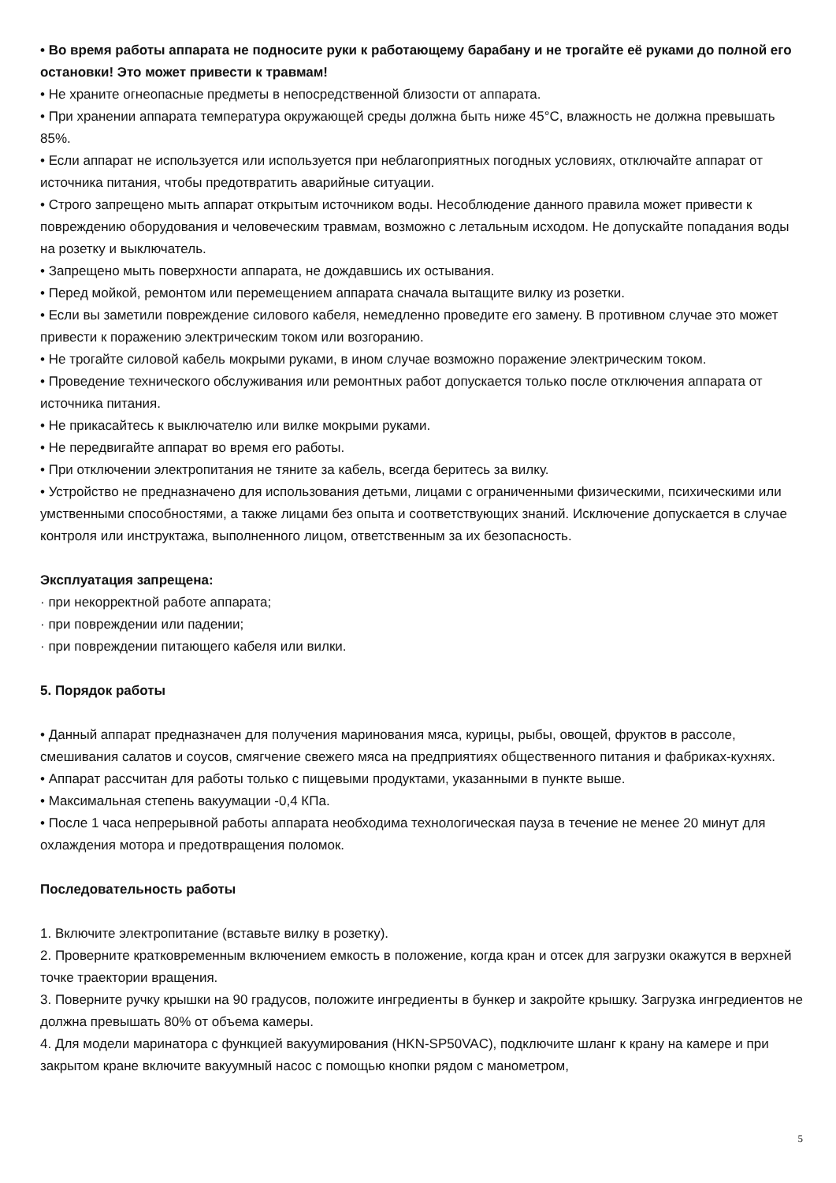• Во время работы аппарата не подносите руки к работающему барабану и не трогайте её руками до полной его остановки! Это может привести к травмам!
• Не храните огнеопасные предметы в непосредственной близости от аппарата.
• При хранении аппарата температура окружающей среды должна быть ниже 45°С, влажность не должна превышать 85%.
• Если аппарат не используется или используется при неблагоприятных погодных условиях, отключайте аппарат от источника питания, чтобы предотвратить аварийные ситуации.
• Строго запрещено мыть аппарат открытым источником воды. Несоблюдение данного правила может привести к повреждению оборудования и человеческим травмам, возможно с летальным исходом. Не допускайте попадания воды на розетку и выключатель.
• Запрещено мыть поверхности аппарата, не дождавшись их остывания.
• Перед мойкой, ремонтом или перемещением аппарата сначала вытащите вилку из розетки.
• Если вы заметили повреждение силового кабеля, немедленно проведите его замену. В противном случае это может привести к поражению электрическим током или возгоранию.
• Не трогайте силовой кабель мокрыми руками, в ином случае возможно поражение электрическим током.
• Проведение технического обслуживания или ремонтных работ допускается только после отключения аппарата от источника питания.
• Не прикасайтесь к выключателю или вилке мокрыми руками.
• Не передвигайте аппарат во время его работы.
• При отключении электропитания не тяните за кабель, всегда беритесь за вилку.
• Устройство не предназначено для использования детьми, лицами с ограниченными физическими, психическими или умственными способностями, а также лицами без опыта и соответствующих знаний. Исключение допускается в случае контроля или инструктажа, выполненного лицом, ответственным за их безопасность.
Эксплуатация запрещена:
· при некорректной работе аппарата;
· при повреждении или падении;
· при повреждении питающего кабеля или вилки.
5. Порядок работы
• Данный аппарат предназначен для получения маринования мяса, курицы, рыбы, овощей, фруктов в рассоле, смешивания салатов и соусов, смягчение свежего мяса на предприятиях общественного питания и фабриках-кухнях.
• Аппарат рассчитан для работы только с пищевыми продуктами, указанными в пункте выше.
• Максимальная степень вакуумации -0,4 КПа.
• После 1 часа непрерывной работы аппарата необходима технологическая пауза в течение не менее 20 минут для охлаждения мотора и предотвращения поломок.
Последовательность работы
1. Включите электропитание (вставьте вилку в розетку).
2. Проверните кратковременным включением емкость в положение, когда кран и отсек для загрузки окажутся в верхней точке траектории вращения.
3. Поверните ручку крышки на 90 градусов, положите ингредиенты в бункер и закройте крышку. Загрузка ингредиентов не должна превышать 80% от объема камеры.
4. Для модели маринатора с функцией вакуумирования (HKN-SP50VAC), подключите шланг к крану на камере и при закрытом кране включите вакуумный насос с помощью кнопки рядом с манометром,
5